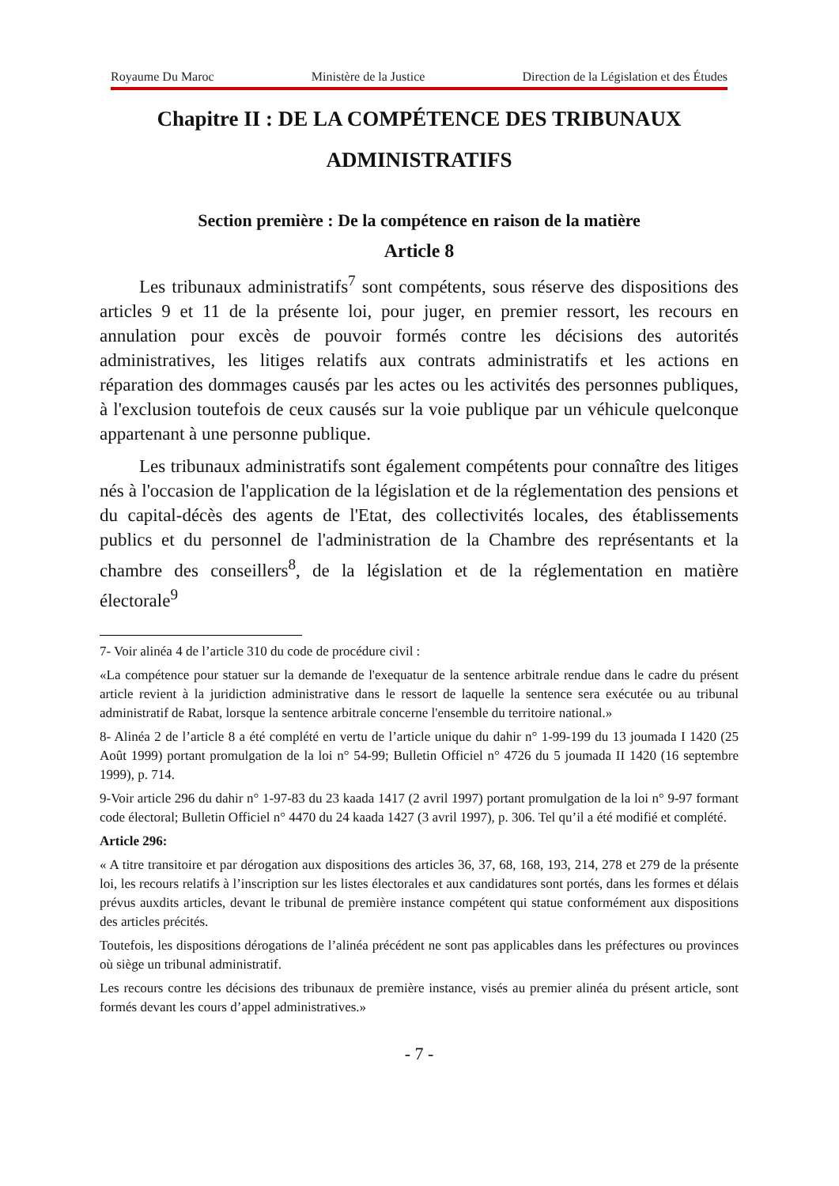Royaume Du Maroc Ministère de la Justice Direction de la Législation et des Études
Chapitre II : DE LA COMPÉTENCE DES TRIBUNAUX ADMINISTRATIFS
Section première : De la compétence en raison de la matière
Article 8
Les tribunaux administratifs<sup>7</sup> sont compétents, sous réserve des dispositions des articles 9 et 11 de la présente loi, pour juger, en premier ressort, les recours en annulation pour excès de pouvoir formés contre les décisions des autorités administratives, les litiges relatifs aux contrats administratifs et les actions en réparation des dommages causés par les actes ou les activités des personnes publiques, à l'exclusion toutefois de ceux causés sur la voie publique par un véhicule quelconque appartenant à une personne publique.
Les tribunaux administratifs sont également compétents pour connaître des litiges nés à l'occasion de l'application de la législation et de la réglementation des pensions et du capital-décès des agents de l'Etat, des collectivités locales, des établissements publics et du personnel de l'administration de la Chambre des représentants et la chambre des conseillers<sup>8</sup>, de la législation et de la réglementation en matière électorale<sup>9</sup>
7- Voir alinéa 4 de l’article 310 du code de procédure civil :
«La compétence pour statuer sur la demande de l'exequatur de la sentence arbitrale rendue dans le cadre du présent article revient à la juridiction administrative dans le ressort de laquelle la sentence sera exécutée ou au tribunal administratif de Rabat, lorsque la sentence arbitrale concerne l'ensemble du territoire national.»
8- Alinéa 2 de l’article 8 a été complété en vertu de l’article unique du dahir n° 1-99-199 du 13 joumada I 1420 (25 Août 1999) portant promulgation de la loi n° 54-99; Bulletin Officiel n° 4726 du 5 joumada II 1420 (16 septembre 1999), p. 714.
9-Voir article 296 du dahir n° 1-97-83 du 23 kaada 1417 (2 avril 1997) portant promulgation de la loi n° 9-97 formant code électoral; Bulletin Officiel n° 4470 du 24 kaada 1427 (3 avril 1997), p. 306. Tel qu’il a été modifié et complété.
Article 296:
« A titre transitoire et par dérogation aux dispositions des articles 36, 37, 68, 168, 193, 214, 278 et 279 de la présente loi, les recours relatifs à l’inscription sur les listes électorales et aux candidatures sont portés, dans les formes et délais prévus auxdits articles, devant le tribunal de première instance compétent qui statue conformément aux dispositions des articles précités.
Toutefois, les dispositions dérogations de l’alinéa précédent ne sont pas applicables dans les préfectures ou provinces où siège un tribunal administratif.
Les recours contre les décisions des tribunaux de première instance, visés au premier alinéa du présent article, sont formés devant les cours d’appel administratives.»
- 7 -